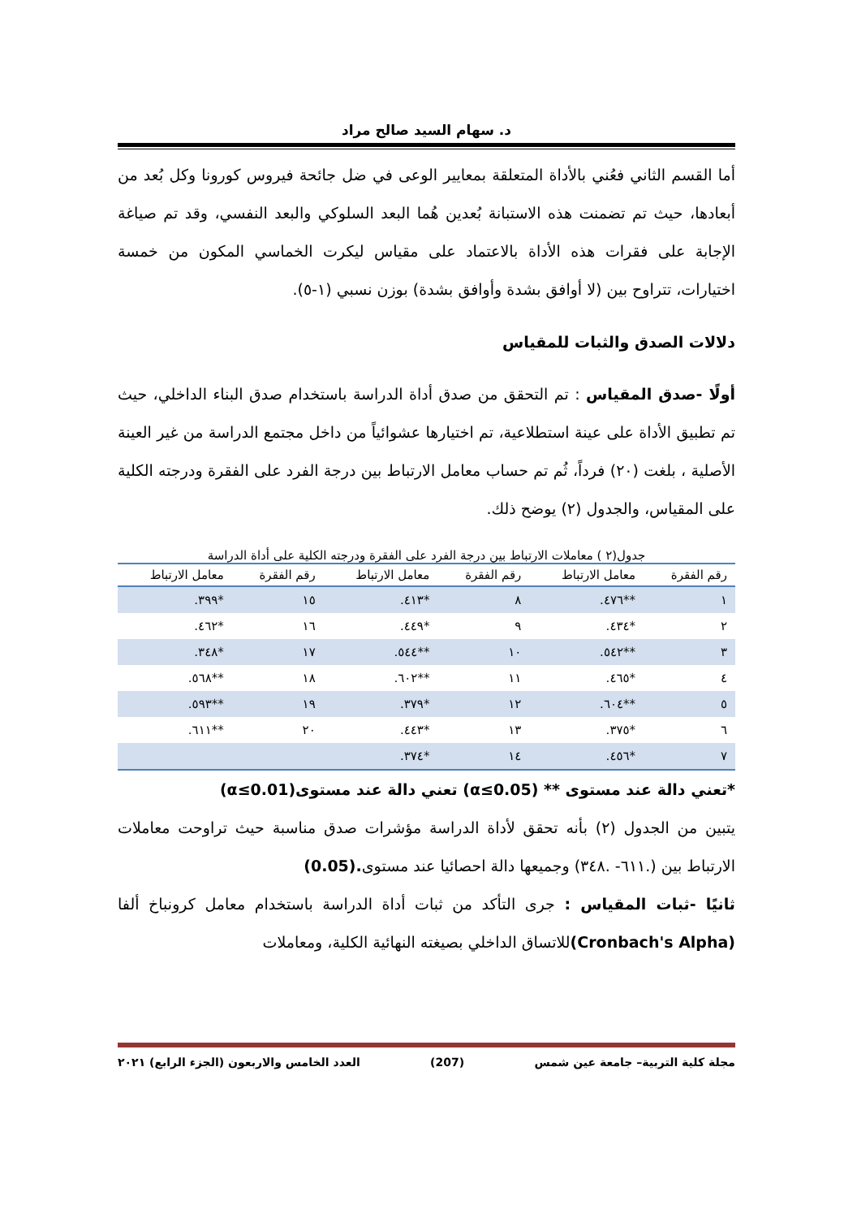د. سهام السيد صالح مراد
أما القسم الثاني فعُني بالأداة المتعلقة بمعايير الوعى في ضل جائحة فيروس كورونا وكل بُعد من أبعادها، حيث تم تضمنت هذه الاستبانة بُعدين هُما البعد السلوكي والبعد النفسي، وقد تم صياغة الإجابة على فقرات هذه الأداة بالاعتماد على مقياس ليكرت الخماسي المكون من خمسة اختيارات، تتراوح بين (لا أوافق بشدة وأوافق بشدة) بوزن نسبي (١-٥).
دلالات الصدق والثبات للمقياس
أولًا -صدق المقياس : تم التحقق من صدق أداة الدراسة باستخدام صدق البناء الداخلي، حيث تم تطبيق الأداة على عينة استطلاعية، تم اختيارها عشوائياً من داخل مجتمع الدراسة من غير العينة الأصلية ، بلغت (٢٠) فرداً، ثُم تم حساب معامل الارتباط بين درجة الفرد على الفقرة ودرجته الكلية على المقياس، والجدول (٢) يوضح ذلك.
جدول(٢ ) معاملات الارتباط بين درجة الفرد على الفقرة ودرجته الكلية على أداة الدراسة
| رقم الفقرة | معامل الارتباط | رقم الفقرة | معامل الارتباط | رقم الفقرة | معامل الارتباط |
| --- | --- | --- | --- | --- | --- |
| ١ | **٤٧٦. | ٨ | *٤١٣. | ١٥ | *٣٩٩. |
| ٢ | *٤٣٤. | ٩ | *٤٤٩. | ١٦ | *٤٦٢. |
| ٣ | **٥٤٢. | ١٠ | **٥٤٤. | ١٧ | *٣٤٨. |
| ٤ | *٤٦٥. | ١١ | **٦٠٢. | ١٨ | **٥٦٨. |
| ٥ | **٦٠٤. | ١٢ | *٣٧٩. | ١٩ | **٥٩٣. |
| ٦ | *٣٧٥. | ١٣ | *٤٤٣. | ٢٠ | **٦١١. |
| ٧ | *٤٥٦. | ١٤ | *٣٧٤. | | |
*تعني دالة عند مستوى ** (α≤0.05) تعني دالة عند مستوى(α≤0.01)
يتبين من الجدول (٢) بأنه تحقق لأداة الدراسة مؤشرات صدق مناسبة حيث تراوحت معاملات الارتباط بين (.٦١١- .٣٤٨) وجميعها دالة احصائيا عند مستوى.(0.05)
ثانيًا -ثبات المقياس : جرى التأكد من ثبات أداة الدراسة باستخدام معامل كرونباخ ألفا (Cronbach's Alpha) للاتساق الداخلي بصيغته النهائية الكلية، ومعاملات
مجلة كلية التربية– جامعة عين شمس (207) العدد الخامس والاربعون (الجزء الرابع) ٢٠٢١